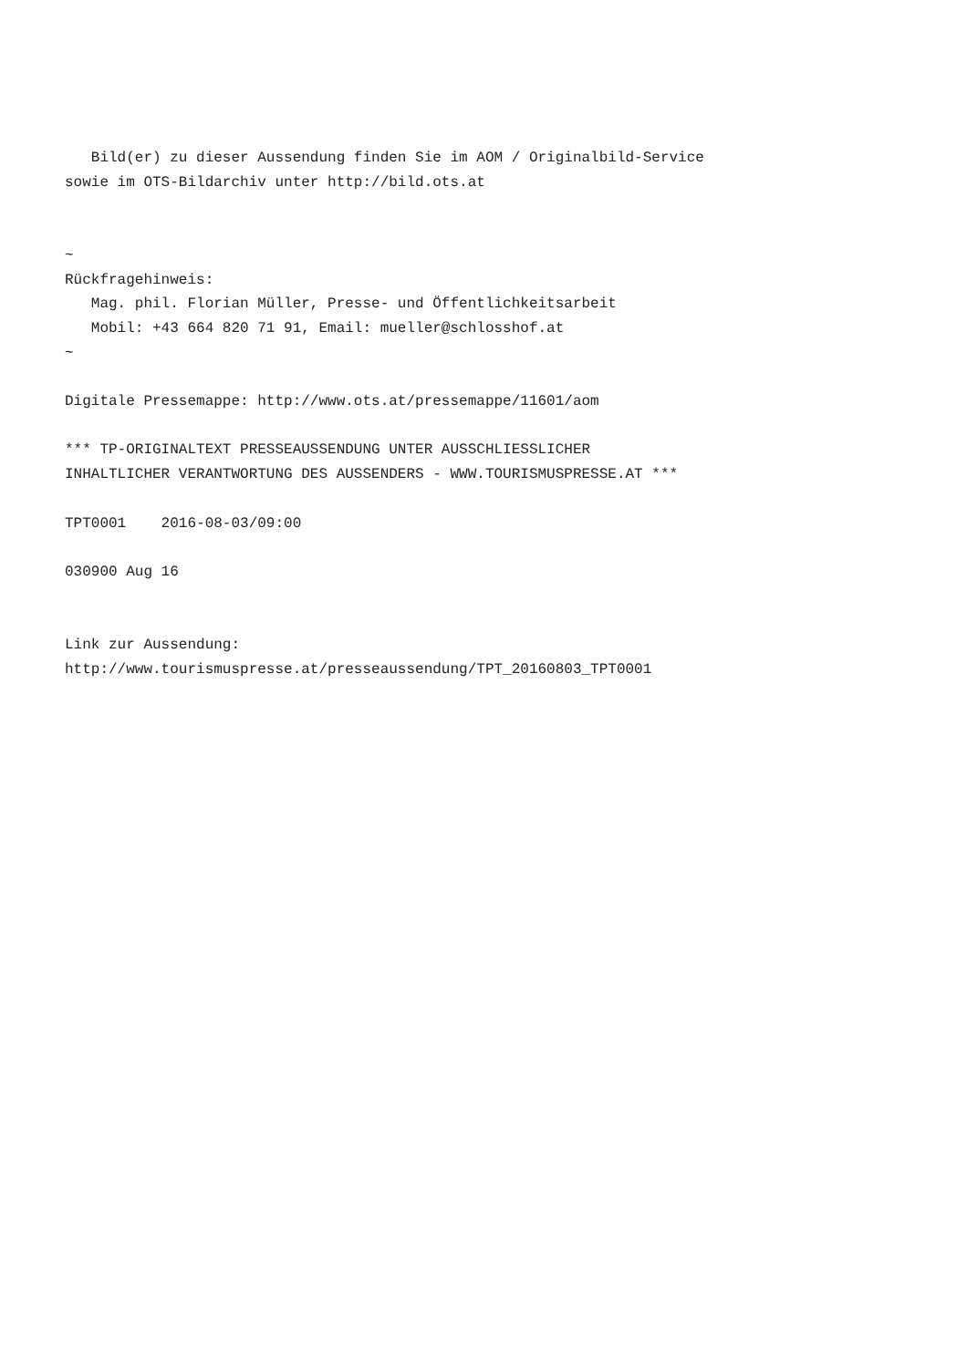Bild(er) zu dieser Aussendung finden Sie im AOM / Originalbild-Service
sowie im OTS-Bildarchiv unter http://bild.ots.at


~
Rückfragehinweis:
   Mag. phil. Florian Müller, Presse- und Öffentlichkeitsarbeit
   Mobil: +43 664 820 71 91, Email: mueller@schlosshof.at
~

Digitale Pressemappe: http://www.ots.at/pressemappe/11601/aom

*** TP-ORIGINALTEXT PRESSEAUSSENDUNG UNTER AUSSCHLIESSLICHER
INHALTLICHER VERANTWORTUNG DES AUSSENDERS - WWW.TOURISMUSPRESSE.AT ***

TPT0001    2016-08-03/09:00

030900 Aug 16


Link zur Aussendung:
http://www.tourismuspresse.at/presseaussendung/TPT_20160803_TPT0001